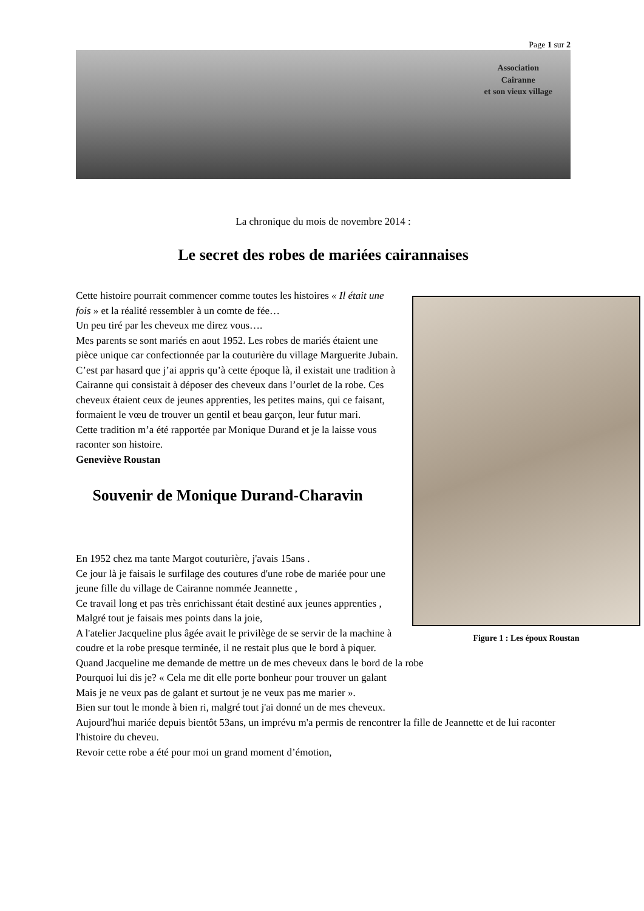Page 1 sur 2
Association
Cairanne
et son vieux village
La chronique du mois de novembre 2014 :
Le secret des robes de mariées cairannaises
Figure 1 : Les époux Roustan
Cette histoire pourrait commencer comme toutes les histoires « Il était une fois » et la réalité ressembler à un comte de fée…
Un peu tiré par les cheveux me direz vous….
Mes parents se sont mariés en aout 1952. Les robes de mariés étaient une pièce unique car confectionnée par la couturière du village Marguerite Jubain.
C’est par hasard que j’ai appris qu’à cette époque là, il existait une tradition à Cairanne qui consistait à déposer des cheveux dans l’ourlet de la robe. Ces cheveux étaient ceux de jeunes apprenties, les petites mains, qui ce faisant, formaient le vœu de trouver un gentil et beau garçon, leur futur mari.
Cette tradition m’a été rapportée par Monique Durand et je la laisse vous raconter son histoire.
Geneviève Roustan
Souvenir de Monique Durand-Charavin
En 1952 chez ma tante Margot couturière, j'avais 15ans .
Ce jour là je faisais le surfilage des coutures d'une robe de mariée pour une jeune fille du village de Cairanne nommée Jeannette ,
Ce travail long et pas très enrichissant était destiné aux jeunes apprenties ,
Malgré tout je faisais mes points dans la joie,
A l'atelier Jacqueline plus âgée avait le privilège de se servir de la machine à coudre et la robe presque terminée, il ne restait plus que le bord à piquer.
Quand Jacqueline me demande de mettre un de mes cheveux dans le bord de la robe
Pourquoi lui dis je? « Cela me dit elle porte bonheur pour trouver un galant
Mais je ne veux pas de galant et surtout je ne veux pas me marier ».
Bien sur tout le monde à bien ri, malgré tout j'ai donné un de mes cheveux.
Aujourd'hui mariée depuis bientôt 53ans, un imprévu m'a permis de rencontrer la fille de Jeannette et de lui raconter l'histoire du cheveu.
Revoir cette robe a été pour moi un grand moment d’émotion,